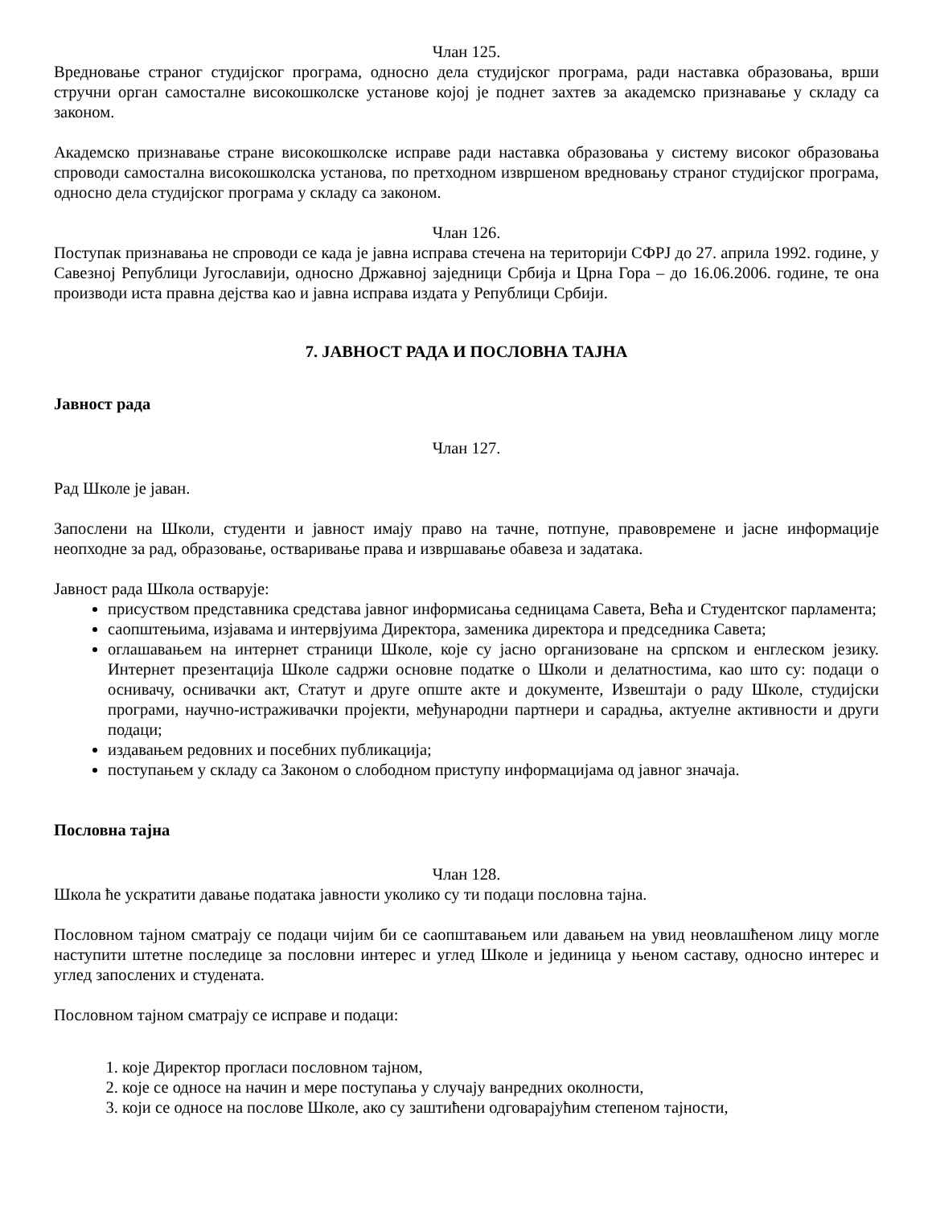Члан 125.
Вредновање страног студијског програма, односно дела студијског програма, ради наставка образовања, врши стручни орган самосталне високошколске установе којој је поднет захтев за академско признавање у складу са законом.
Академско признавање стране високошколске исправе ради наставка образовања у систему високог образовања спроводи самостална високошколска установа, по претходном извршеном вредновању страног студијског програма, односно дела студијског програма у складу са законом.
Члан 126.
Поступак признавања не спроводи се када је јавна исправа стечена на територији СФРЈ до 27. априла 1992. године, у Савезној Републици Југославији, односно Државној заједници Србија и Црна Гора – до 16.06.2006. године, те она производи иста правна дејства као и јавна исправа издата у Републици Србији.
7. ЈАВНОСТ РАДА И ПОСЛОВНА ТАЈНА
Јавност рада
Члан 127.
Рад Школе је јаван.
Запослени на Школи, студенти и јавност имају право на тачне, потпуне, правовремене и јасне информације неопходне за рад, образовање, остваривање права и извршавање обавеза и задатака.
Јавност рада Школа остварује:
присуством представника средстава јавног информисања седницама Савета, Већа и Студентског парламента;
саопштењима, изјавама и интервјуима Директора, заменика директора и председника Савета;
оглашавањем на интернет страници Школе, које су јасно организоване на српском и енглеском језику. Интернет презентација Школе садржи основне податке о Школи и делатностима, као што су: подаци о оснивачу, оснивачки акт, Статут и друге опште акте и документе, Извештаји о раду Школе, студијски програми, научно-истраживачки пројекти, међународни партнери и сарадња, актуелне активности и други подаци;
издавањем редовних и посебних публикација;
поступањем у складу са Законом о слободном приступу информацијама од јавног значаја.
Пословна тајна
Члан 128.
Школа ће ускратити давање података јавности уколико су ти подаци пословна тајна.
Пословном тајном сматрају се подаци чијим би се саопштавањем или давањем на увид неовлашћеном лицу могле наступити штетне последице за пословни интерес и углед Школе и јединица у њеном саставу, односно интерес и углед запослених и студената.
Пословном тајном сматрају се исправе и подаци:
1. које Директор прогласи пословном тајном,
2. које се односе на начин и мере поступања у случају ванредних околности,
3. који се односе на послове Школе, ако су заштићени одговарајућим степеном тајности,